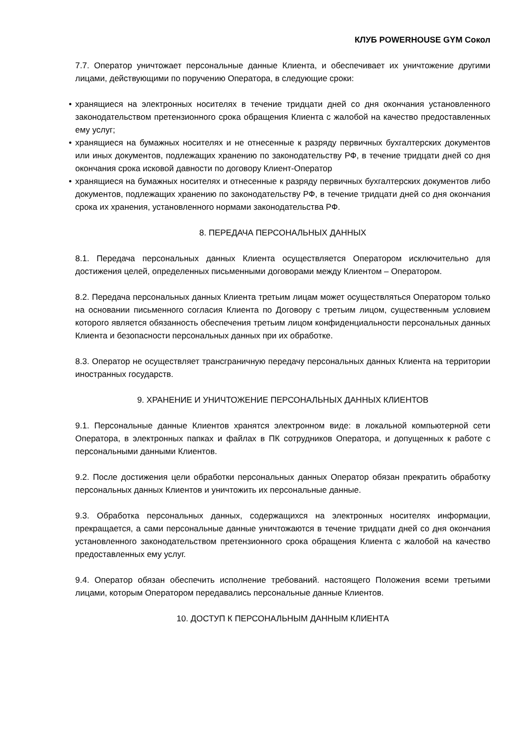КЛУБ POWERHOUSE GYM Сокол
7.7. Оператор уничтожает персональные данные Клиента, и обеспечивает их уничтожение другими лицами, действующими по поручению Оператора, в следующие сроки:
• хранящиеся на электронных носителях в течение тридцати дней со дня окончания установленного законодательством претензионного срока обращения Клиента с жалобой на качество предоставленных ему услуг;
• хранящиеся на бумажных носителях и не отнесенные к разряду первичных бухгалтерских документов или иных документов, подлежащих хранению по законодательству РФ, в течение тридцати дней со дня окончания срока исковой давности по договору Клиент-Оператор
• хранящиеся на бумажных носителях и отнесенные к разряду первичных бухгалтерских документов либо документов, подлежащих хранению по законодательству РФ, в течение тридцати дней со дня окончания срока их хранения, установленного нормами законодательства РФ.
8. ПЕРЕДАЧА ПЕРСОНАЛЬНЫХ ДАННЫХ
8.1. Передача персональных данных Клиента осуществляется Оператором исключительно для достижения целей, определенных письменными договорами между Клиентом – Оператором.
8.2. Передача персональных данных Клиента третьим лицам может осуществляться Оператором только на основании письменного согласия Клиента по Договору с третьим лицом, существенным условием которого является обязанность обеспечения третьим лицом конфиденциальности персональных данных Клиента и безопасности персональных данных при их обработке.
8.3. Оператор не осуществляет трансграничную передачу персональных данных Клиента на территории иностранных государств.
9. ХРАНЕНИЕ И УНИЧТОЖЕНИЕ ПЕРСОНАЛЬНЫХ ДАННЫХ КЛИЕНТОВ
9.1. Персональные данные Клиентов хранятся электронном виде: в локальной компьютерной сети Оператора, в электронных папках и файлах в ПК сотрудников Оператора, и допущенных к работе с персональными данными Клиентов.
9.2. После достижения цели обработки персональных данных Оператор обязан прекратить обработку персональных данных Клиентов и уничтожить их персональные данные.
9.3. Обработка персональных данных, содержащихся на электронных носителях информации, прекращается, а сами персональные данные уничтожаются в течение тридцати дней со дня окончания установленного законодательством претензионного срока обращения Клиента с жалобой на качество предоставленных ему услуг.
9.4. Оператор обязан обеспечить исполнение требований. настоящего Положения всеми третьими лицами, которым Оператором передавались персональные данные Клиентов.
10. ДОСТУП К ПЕРСОНАЛЬНЫМ ДАННЫМ КЛИЕНТА